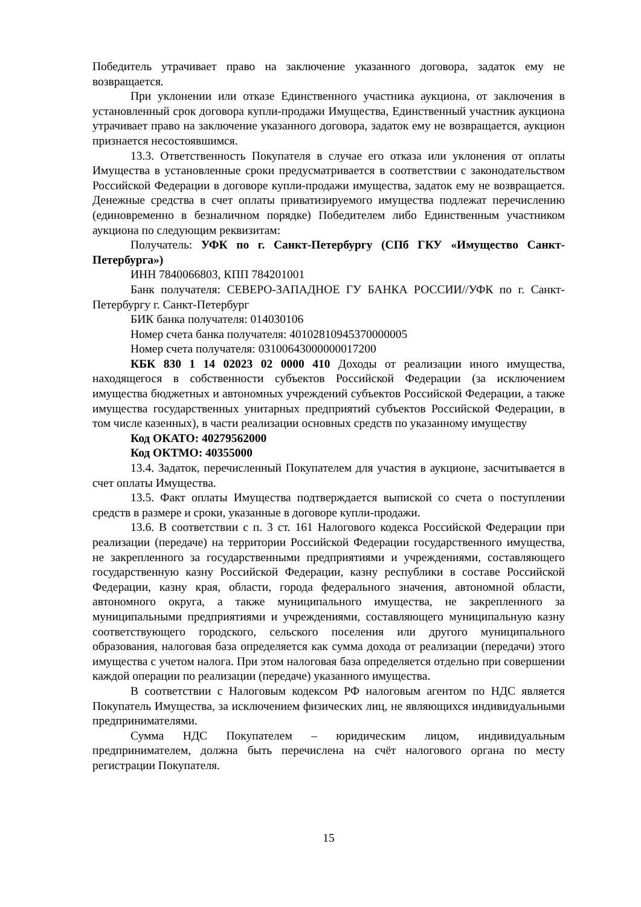Победитель утрачивает право на заключение указанного договора, задаток ему не возвращается.
При уклонении или отказе Единственного участника аукциона, от заключения в установленный срок договора купли-продажи Имущества, Единственный участник аукциона утрачивает право на заключение указанного договора, задаток ему не возвращается, аукцион признается несостоявшимся.
13.3. Ответственность Покупателя в случае его отказа или уклонения от оплаты Имущества в установленные сроки предусматривается в соответствии с законодательством Российской Федерации в договоре купли-продажи имущества, задаток ему не возвращается. Денежные средства в счет оплаты приватизируемого имущества подлежат перечислению (единовременно в безналичном порядке) Победителем либо Единственным участником аукциона по следующим реквизитам:
Получатель: УФК по г. Санкт-Петербургу (СПб ГКУ «Имущество Санкт-Петербурга»)
ИНН 7840066803, КПП 784201001
Банк получателя: СЕВЕРО-ЗАПАДНОЕ ГУ БАНКА РОССИИ//УФК по г. Санкт-Петербургу г. Санкт-Петербург
БИК банка получателя: 014030106
Номер счета банка получателя: 40102810945370000005
Номер счета получателя: 03100643000000017200
КБК 830 1 14 02023 02 0000 410 Доходы от реализации иного имущества, находящегося в собственности субъектов Российской Федерации (за исключением имущества бюджетных и автономных учреждений субъектов Российской Федерации, а также имущества государственных унитарных предприятий субъектов Российской Федерации, в том числе казенных), в части реализации основных средств по указанному имуществу
Код ОКАТО: 40279562000
Код ОКТМО: 40355000
13.4. Задаток, перечисленный Покупателем для участия в аукционе, засчитывается в счет оплаты Имущества.
13.5. Факт оплаты Имущества подтверждается выпиской со счета о поступлении средств в размере и сроки, указанные в договоре купли-продажи.
13.6. В соответствии с п. 3 ст. 161 Налогового кодекса Российской Федерации при реализации (передаче) на территории Российской Федерации государственного имущества, не закрепленного за государственными предприятиями и учреждениями, составляющего государственную казну Российской Федерации, казну республики в составе Российской Федерации, казну края, области, города федерального значения, автономной области, автономного округа, а также муниципального имущества, не закрепленного за муниципальными предприятиями и учреждениями, составляющего муниципальную казну соответствующего городского, сельского поселения или другого муниципального образования, налоговая база определяется как сумма дохода от реализации (передачи) этого имущества с учетом налога. При этом налоговая база определяется отдельно при совершении каждой операции по реализации (передаче) указанного имущества.
В соответствии с Налоговым кодексом РФ налоговым агентом по НДС является Покупатель Имущества, за исключением физических лиц, не являющихся индивидуальными предпринимателями.
Сумма НДС Покупателем – юридическим лицом, индивидуальным предпринимателем, должна быть перечислена на счёт налогового органа по месту регистрации Покупателя.
15